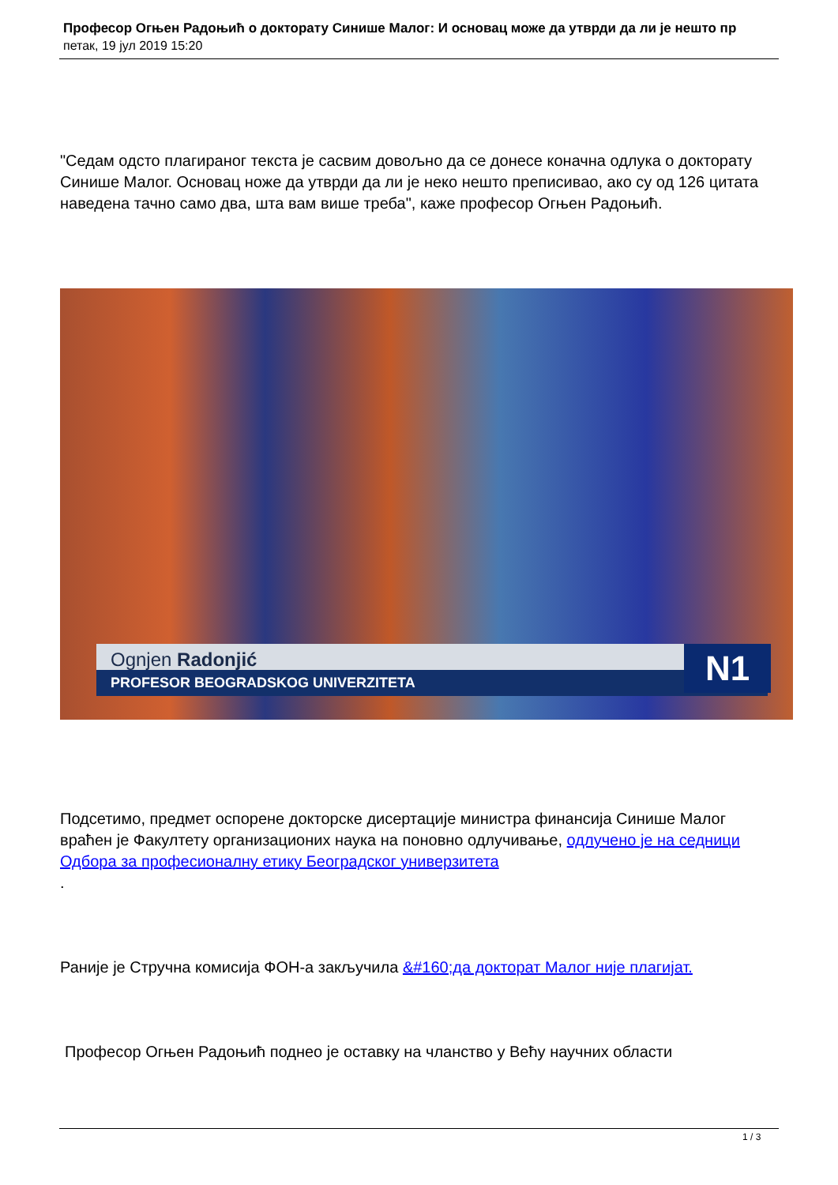Професор Огњен Радоњић о докторату Синише Малог: И основац може да утврди да ли је нешто пр
петак, 19 јул 2019 15:20
"Седам одсто плагираног текста је сасвим довољно да се донесе коначна одлука о докторату Синише Малог. Основац ноже да утврди да ли је неко нешто преписивао, ако су од 126 цитата наведена тачно само два, шта вам више треба", каже професор Огњен Радоњић.
Ognjen Radonjić
PROFESOR BEOGRADSKOG UNIVERZITETA
N1
Подсетимо, предмет оспорене докторске дисертације министра финансија Синише Малог враћен је Факултету организационих наука на поновно одлучивање, одлучено је на седници Одбора за професионалну етику Београдског универзитета
.
Раније је Стручна комисија ФОН-а закључила &#160;да докторат Малог није плагијат.
Професор Огњен Радоњић поднео је оставку на чланство у Већу научних области
1 / 3